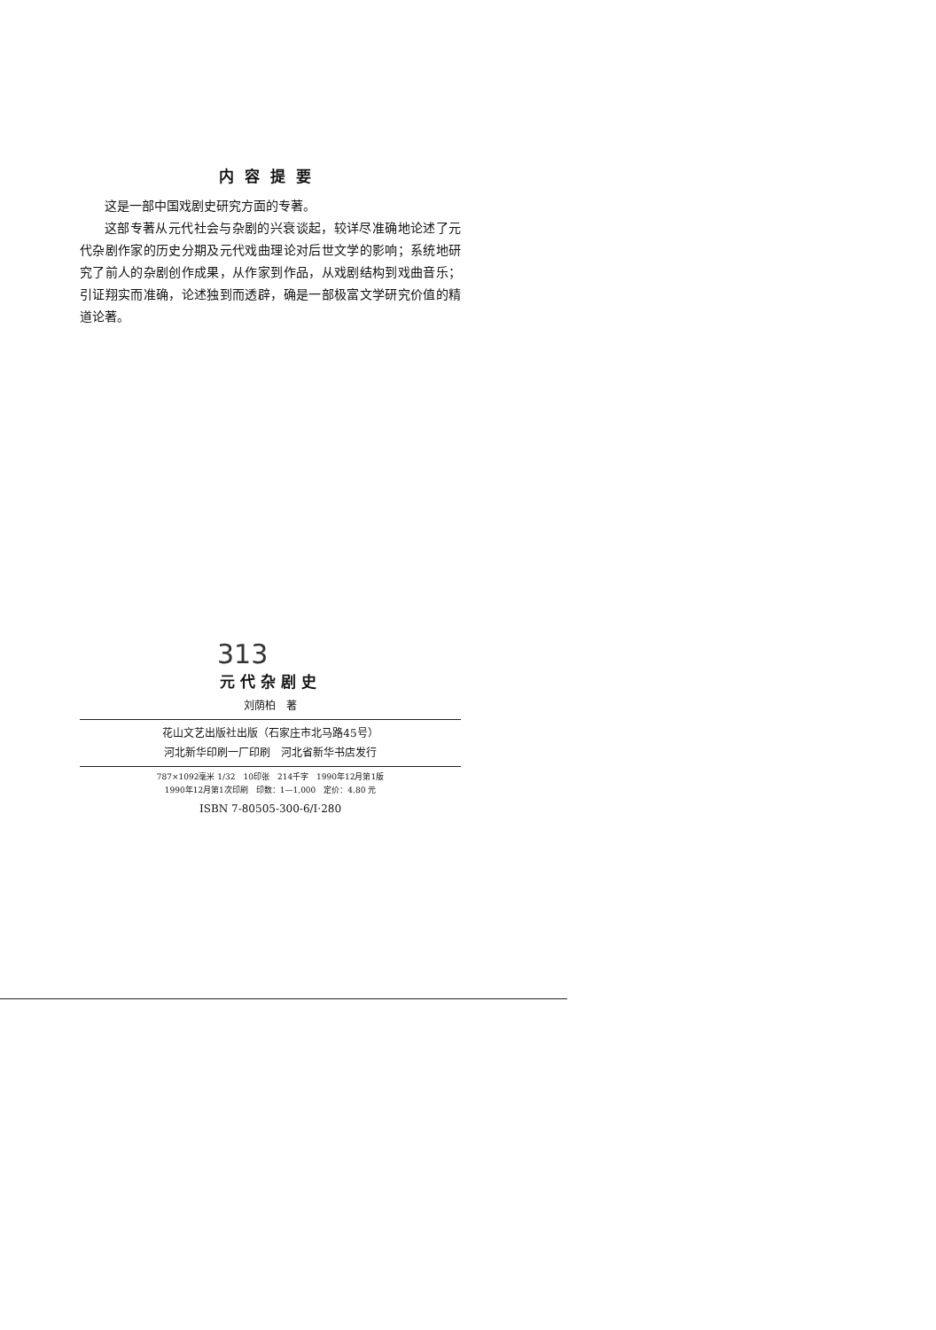内容提要
这是一部中国戏剧史研究方面的专著。
这部专著从元代社会与杂剧的兴衰谈起，较详尽准确地论述了元代杂剧作家的历史分期及元代戏曲理论对后世文学的影响；系统地研究了前人的杂剧创作成果，从作家到作品，从戏剧结构到戏曲音乐；引证翔实而准确，论述独到而透辟，确是一部极富文学研究价值的精道论著。
313
元代杂剧史
刘荫柏　著
花山文艺出版社出版（石家庄市北马路45号）
河北新华印刷一厂印刷　河北省新华书店发行
787×1092毫米 1/32　10印张　214千字　1990年12月第1版
1990年12月第1次印刷　印数：1—1,000　定价：4.80 元
ISBN 7-80505-300-6/I·280